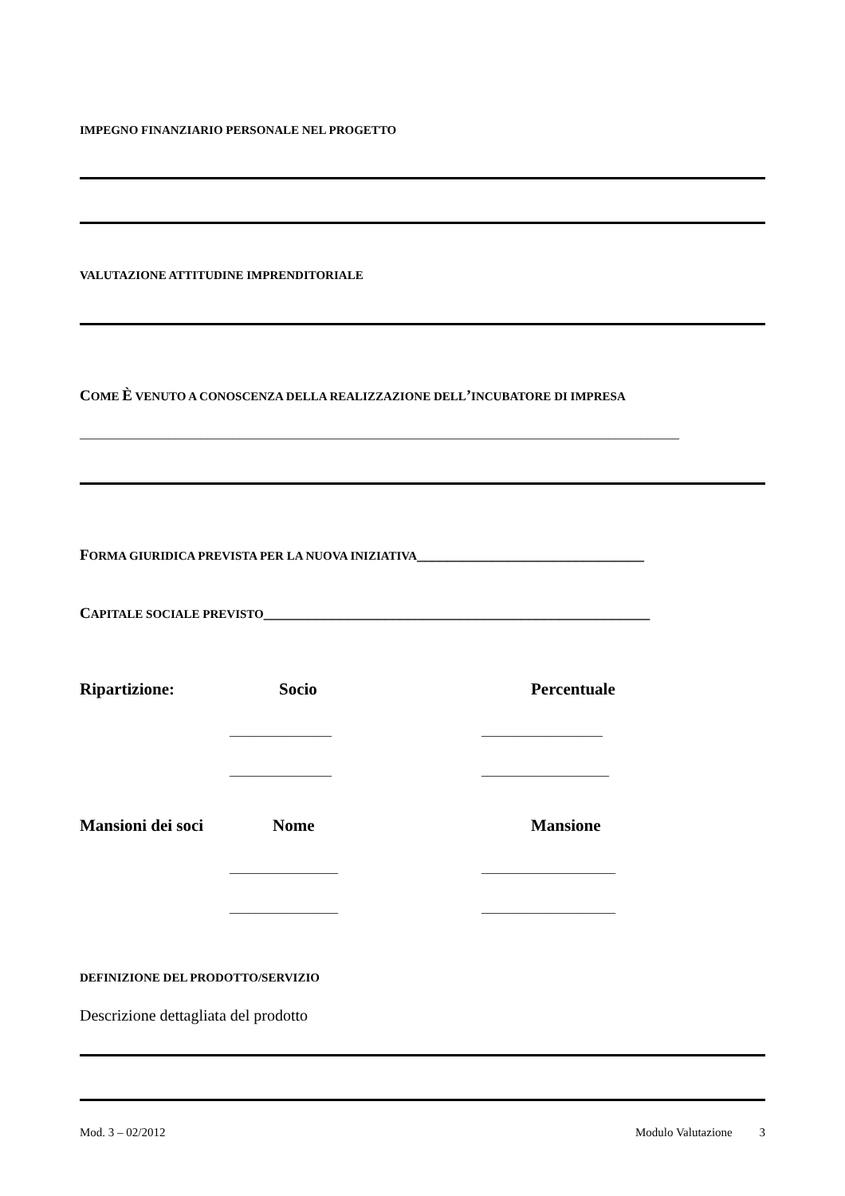IMPEGNO FINANZIARIO PERSONALE NEL PROGETTO
VALUTAZIONE ATTITUDINE IMPRENDITORIALE
COME È VENUTO A CONOSCENZA DELLA REALIZZAZIONE DELL’INCUBATORE DI IMPRESA
______________________________________________________________________________________________
FORMA GIURIDICA PREVISTA PER LA NUOVA INIZIATIVA______________________________
CAPITALE SOCIALE PREVISTO___________________________________________________
Ripartizione: Socio Percentuale
________________ ___________________
________________ ____________________
Mansioni dei soci Nome Mansione
_________________ _____________________
_________________ _____________________
DEFINIZIONE DEL PRODOTTO/SERVIZIO
Descrizione dettagliata del prodotto
Mod. 3 – 02/2012 Modulo Valutazione 3